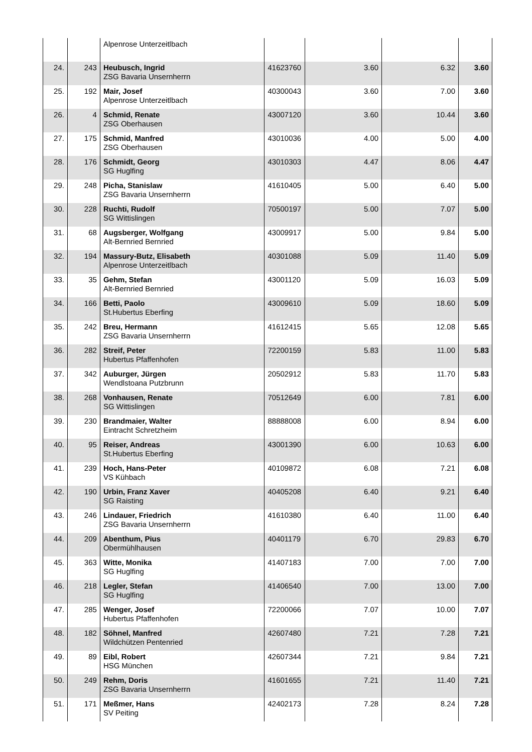| | | Alpenrose Unterzeitlbach | | | | |
| 24. | 243 | Heubusch, Ingrid ZSG Bavaria Unsernherrn | 41623760 | 3.60 | 6.32 | 3.60 |
| 25. | 192 | Mair, Josef Alpenrose Unterzeitlbach | 40300043 | 3.60 | 7.00 | 3.60 |
| 26. | 4 | Schmid, Renate ZSG Oberhausen | 43007120 | 3.60 | 10.44 | 3.60 |
| 27. | 175 | Schmid, Manfred ZSG Oberhausen | 43010036 | 4.00 | 5.00 | 4.00 |
| 28. | 176 | Schmidt, Georg SG Huglfing | 43010303 | 4.47 | 8.06 | 4.47 |
| 29. | 248 | Picha, Stanislaw ZSG Bavaria Unsernherrn | 41610405 | 5.00 | 6.40 | 5.00 |
| 30. | 228 | Ruchti, Rudolf SG Wittislingen | 70500197 | 5.00 | 7.07 | 5.00 |
| 31. | 68 | Augsberger, Wolfgang Alt-Bernried Bernried | 43009917 | 5.00 | 9.84 | 5.00 |
| 32. | 194 | Massury-Butz, Elisabeth Alpenrose Unterzeitlbach | 40301088 | 5.09 | 11.40 | 5.09 |
| 33. | 35 | Gehm, Stefan Alt-Bernried Bernried | 43001120 | 5.09 | 16.03 | 5.09 |
| 34. | 166 | Betti, Paolo St.Hubertus Eberfing | 43009610 | 5.09 | 18.60 | 5.09 |
| 35. | 242 | Breu, Hermann ZSG Bavaria Unsernherrn | 41612415 | 5.65 | 12.08 | 5.65 |
| 36. | 282 | Streif, Peter Hubertus Pfaffenhofen | 72200159 | 5.83 | 11.00 | 5.83 |
| 37. | 342 | Auburger, Jürgen Wendlstoana Putzbrunn | 20502912 | 5.83 | 11.70 | 5.83 |
| 38. | 268 | Vonhausen, Renate SG Wittislingen | 70512649 | 6.00 | 7.81 | 6.00 |
| 39. | 230 | Brandmaier, Walter Eintracht Schretzheim | 88888008 | 6.00 | 8.94 | 6.00 |
| 40. | 95 | Reiser, Andreas St.Hubertus Eberfing | 43001390 | 6.00 | 10.63 | 6.00 |
| 41. | 239 | Hoch, Hans-Peter VS Kühbach | 40109872 | 6.08 | 7.21 | 6.08 |
| 42. | 190 | Urbin, Franz Xaver SG Raisting | 40405208 | 6.40 | 9.21 | 6.40 |
| 43. | 246 | Lindauer, Friedrich ZSG Bavaria Unsernherrn | 41610380 | 6.40 | 11.00 | 6.40 |
| 44. | 209 | Abenthum, Pius Obermühlhausen | 40401179 | 6.70 | 29.83 | 6.70 |
| 45. | 363 | Witte, Monika SG Huglfing | 41407183 | 7.00 | 7.00 | 7.00 |
| 46. | 218 | Legler, Stefan SG Huglfing | 41406540 | 7.00 | 13.00 | 7.00 |
| 47. | 285 | Wenger, Josef Hubertus Pfaffenhofen | 72200066 | 7.07 | 10.00 | 7.07 |
| 48. | 182 | Söhnel, Manfred Wildchützen Pentenried | 42607480 | 7.21 | 7.28 | 7.21 |
| 49. | 89 | Eibl, Robert HSG München | 42607344 | 7.21 | 9.84 | 7.21 |
| 50. | 249 | Rehm, Doris ZSG Bavaria Unsernherrn | 41601655 | 7.21 | 11.40 | 7.21 |
| 51. | 171 | Meßmer, Hans SV Peiting | 42402173 | 7.28 | 8.24 | 7.28 |